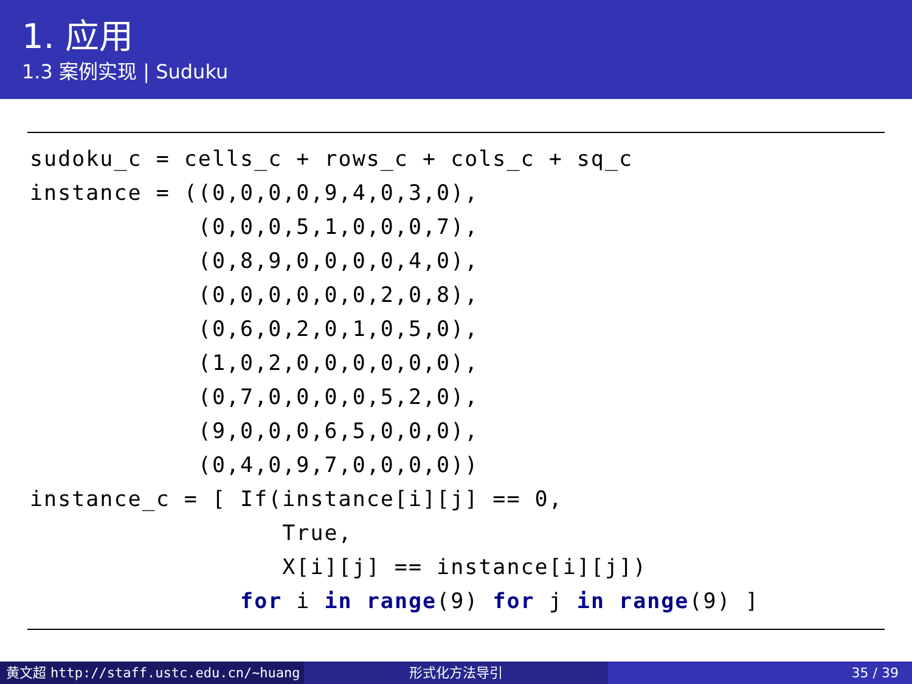1. 应用
1.3 案例实现 | Suduku
sudoku_c = cells_c + rows_c + cols_c + sq_c
instance = ((0,0,0,0,9,4,0,3,0),
            (0,0,0,5,1,0,0,0,7),
            (0,8,9,0,0,0,0,4,0),
            (0,0,0,0,0,0,2,0,8),
            (0,6,0,2,0,1,0,5,0),
            (1,0,2,0,0,0,0,0,0),
            (0,7,0,0,0,0,5,2,0),
            (9,0,0,0,6,5,0,0,0),
            (0,4,0,9,7,0,0,0,0))
instance_c = [ If(instance[i][j] == 0,
                  True,
                  X[i][j] == instance[i][j])
               for i in range(9) for j in range(9) ]
黄文超 http://staff.ustc.edu.cn/~huang 形式化方法导引 35 / 39